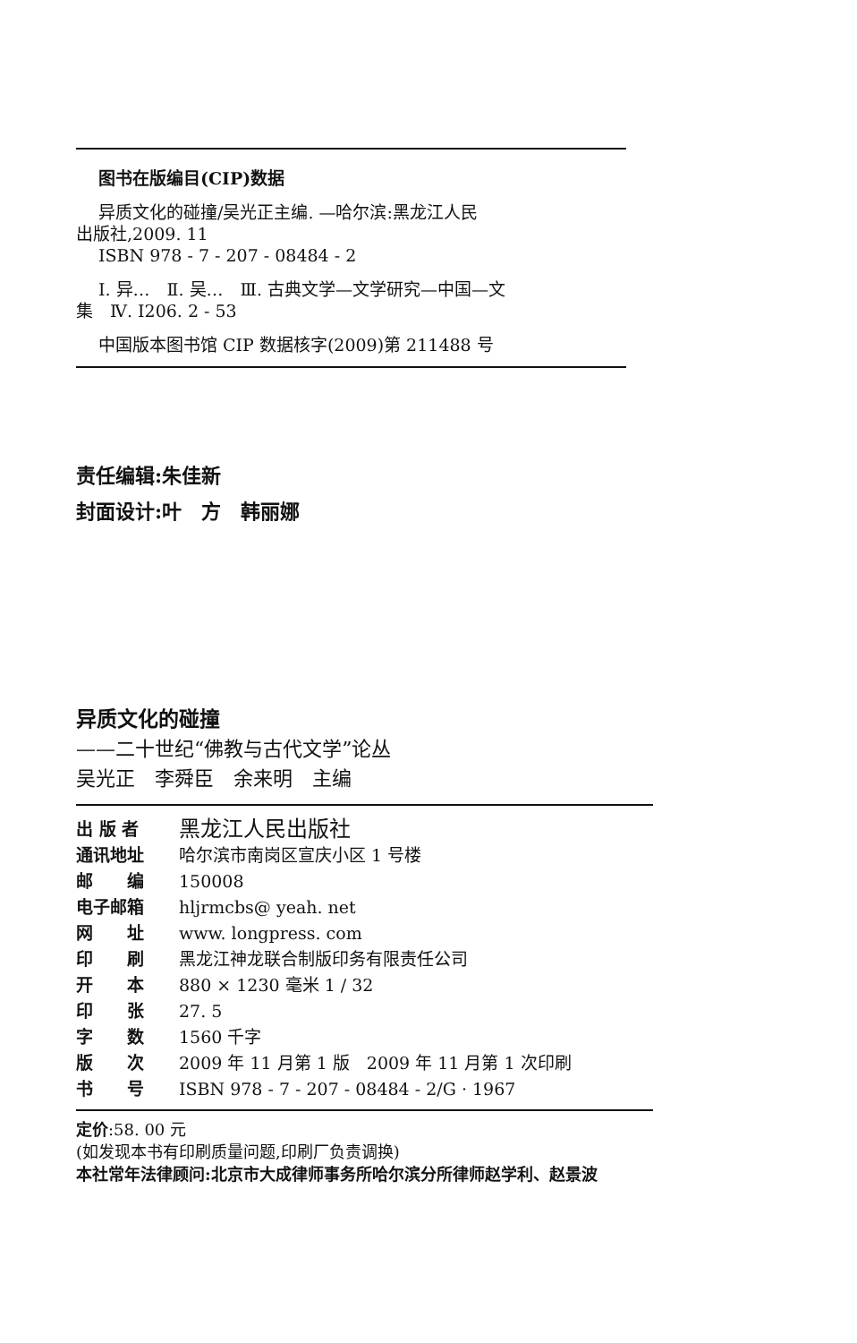图书在版编目(CIP)数据
异质文化的碰撞/吴光正主编. —哈尔滨:黑龙江人民
出版社,2009. 11
ISBN 978 - 7 - 207 - 08484 - 2
Ⅰ. 异…　Ⅱ. 吴…　Ⅲ. 古典文学—文学研究—中国—文
集　Ⅳ. I206. 2 - 53
中国版本图书馆 CIP 数据核字(2009)第 211488 号
责任编辑:朱佳新
封面设计:叶　方　韩丽娜
异质文化的碰撞
——二十世纪“佛教与古代文学”论丛
吴光正　李舜臣　余来明　主编
| 出 版 者 | 黑龙江人民出版社 |
| 通讯地址 | 哈尔滨市南岗区宣庆小区 1 号楼 |
| 邮 编 | 150008 |
| 电子邮箱 | hljrmcbs@ yeah. net |
| 网 址 | www. longpress. com |
| 印 刷 | 黑龙江神龙联合制版印务有限责任公司 |
| 开 本 | 880 × 1230 毫米 1 / 32 |
| 印 张 | 27. 5 |
| 字 数 | 1560 千字 |
| 版 次 | 2009 年 11 月第 1 版 2009 年 11 月第 1 次印刷 |
| 书 号 | ISBN 978 - 7 - 207 - 08484 - 2/G · 1967 |
定价:58. 00 元
(如发现本书有印刷质量问题,印刷厂负责调换)
本社常年法律顾问:北京市大成律师事务所哈尔滨分所律师赵学利、赵景波